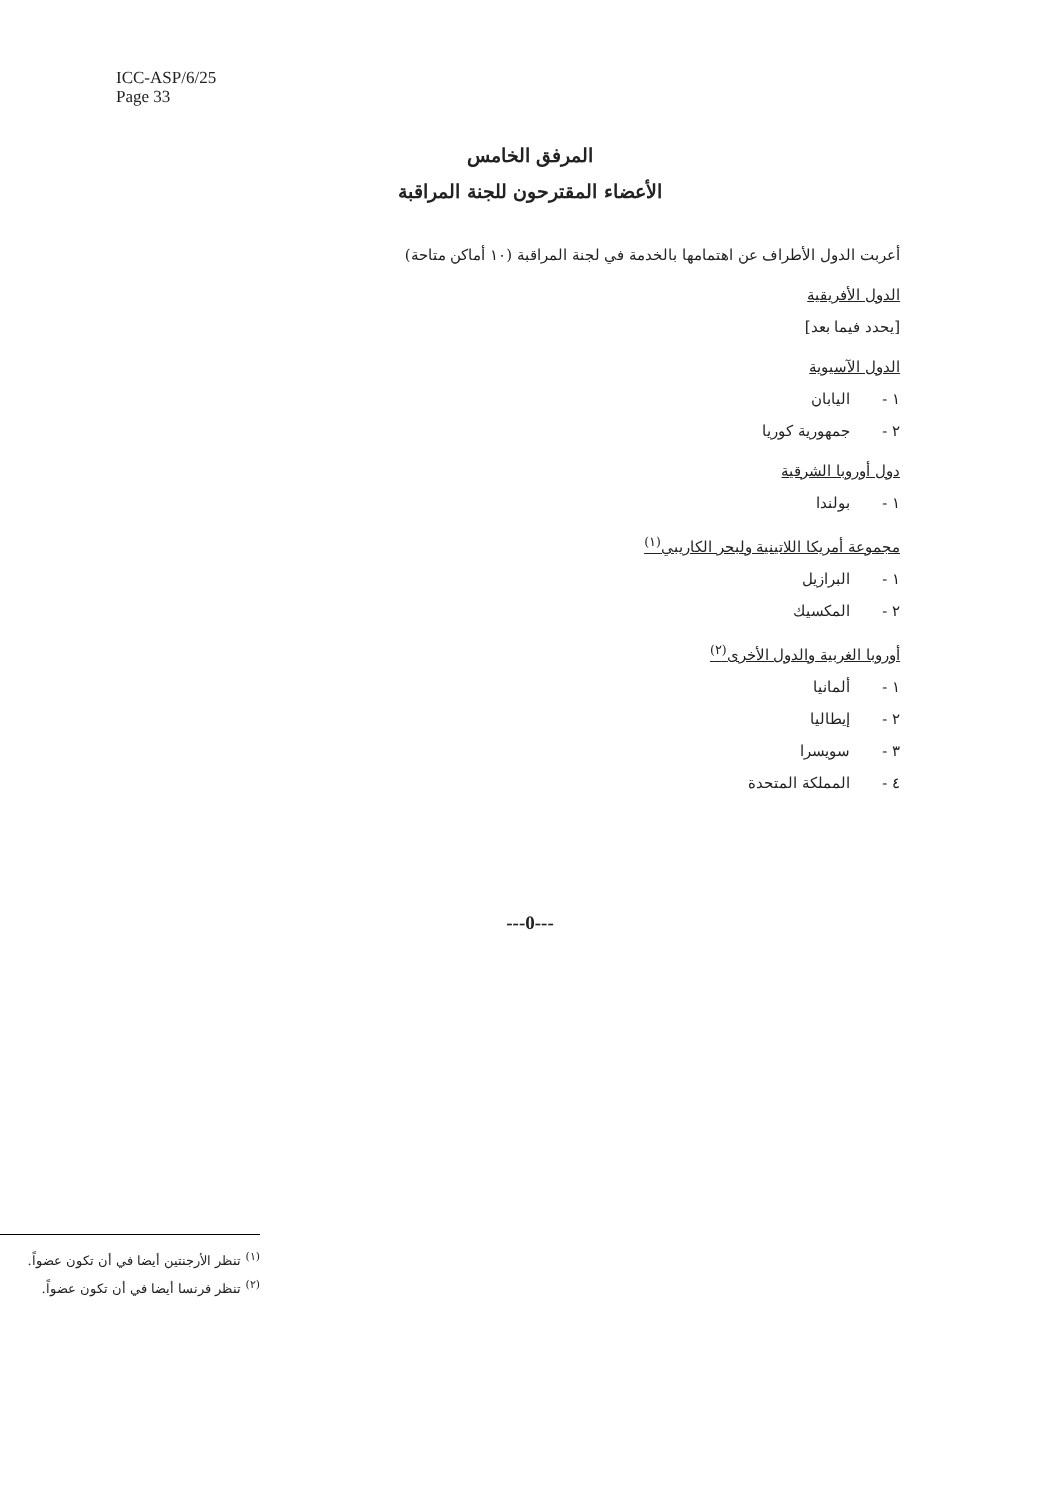ICC-ASP/6/25
Page 33
المرفق الخامس
الأعضاء المقترحون للجنة المراقبة
أعربت الدول الأطراف عن اهتمامها بالخدمة في لجنة المراقبة (١٠ أماكن متاحة)
الدول الأفريقية
[يحدد فيما بعد]
الدول الآسيوية
١ - اليابان
٢ - جمهورية كوريا
دول أوروبا الشرقية
١ - بولندا
مجموعة أمريكا اللاتينية ولبحر الكاريبي<sup>(١)</sup>
١ - البرازيل
٢ - المكسيك
أوروبا الغربية والدول الأخرى<sup>(٢)</sup>
١ - ألمانيا
٢ - إيطاليا
٣ - سويسرا
٤ - المملكة المتحدة
---0---
<sup>(١)</sup> تنظر الأرجنتين أيضا في أن تكون عضواً.
<sup>(٢)</sup> تنظر فرنسا أيضا في أن تكون عضواً.